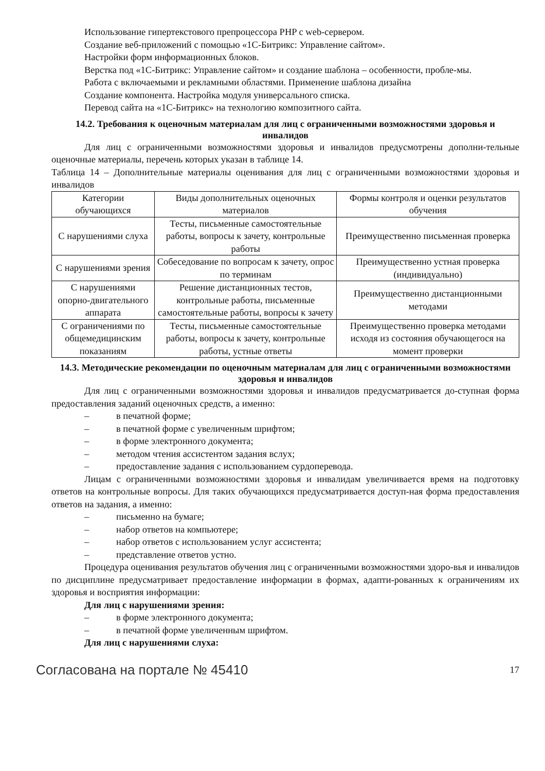Использование гипертекстового препроцессора PHP с web-сервером.
Создание веб-приложений с помощью «1С-Битрикс: Управление сайтом».
Настройки форм информационных блоков.
Верстка под «1С-Битрикс: Управление сайтом» и создание шаблона – особенности, пробле-мы.
Работа с включаемыми и рекламными областями. Применение шаблона дизайна
Создание компонента. Настройка модуля универсального списка.
Перевод сайта на «1С-Битрикс» на технологию композитного сайта.
14.2. Требования к оценочным материалам для лиц с ограниченными возможностями здоровья и инвалидов
Для лиц с ограниченными возможностями здоровья и инвалидов предусмотрены дополни-тельные оценочные материалы, перечень которых указан в таблице 14.
Таблица 14 – Дополнительные материалы оценивания для лиц с ограниченными возможностями здоровья и инвалидов
| Категории обучающихся | Виды дополнительных оценочных материалов | Формы контроля и оценки результатов обучения |
| --- | --- | --- |
| С нарушениями слуха | Тесты, письменные самостоятельные работы, вопросы к зачету, контрольные работы | Преимущественно письменная проверка |
| С нарушениями зрения | Собеседование по вопросам к зачету, опрос по терминам | Преимущественно устная проверка (индивидуально) |
| С нарушениями опорно-двигательного аппарата | Решение дистанционных тестов, контрольные работы, письменные самостоятельные работы, вопросы к зачету | Преимущественно дистанционными методами |
| С ограничениями по общемедицинским показаниям | Тесты, письменные самостоятельные работы, вопросы к зачету, контрольные работы, устные ответы | Преимущественно проверка методами исходя из состояния обучающегося на момент проверки |
14.3. Методические рекомендации по оценочным материалам для лиц с ограниченными возможностями здоровья и инвалидов
Для лиц с ограниченными возможностями здоровья и инвалидов предусматривается до-ступная форма предоставления заданий оценочных средств, а именно:
– в печатной форме;
– в печатной форме с увеличенным шрифтом;
– в форме электронного документа;
– методом чтения ассистентом задания вслух;
– предоставление задания с использованием сурдоперевода.
Лицам с ограниченными возможностями здоровья и инвалидам увеличивается время на подготовку ответов на контрольные вопросы. Для таких обучающихся предусматривается доступ-ная форма предоставления ответов на задания, а именно:
– письменно на бумаге;
– набор ответов на компьютере;
– набор ответов с использованием услуг ассистента;
– представление ответов устно.
Процедура оценивания результатов обучения лиц с ограниченными возможностями здоро-вья и инвалидов по дисциплине предусматривает предоставление информации в формах, адапти-рованных к ограничениям их здоровья и восприятия информации:
Для лиц с нарушениями зрения:
– в форме электронного документа;
– в печатной форме увеличенным шрифтом.
Для лиц с нарушениями слуха:
Согласована на портале № 45410 17